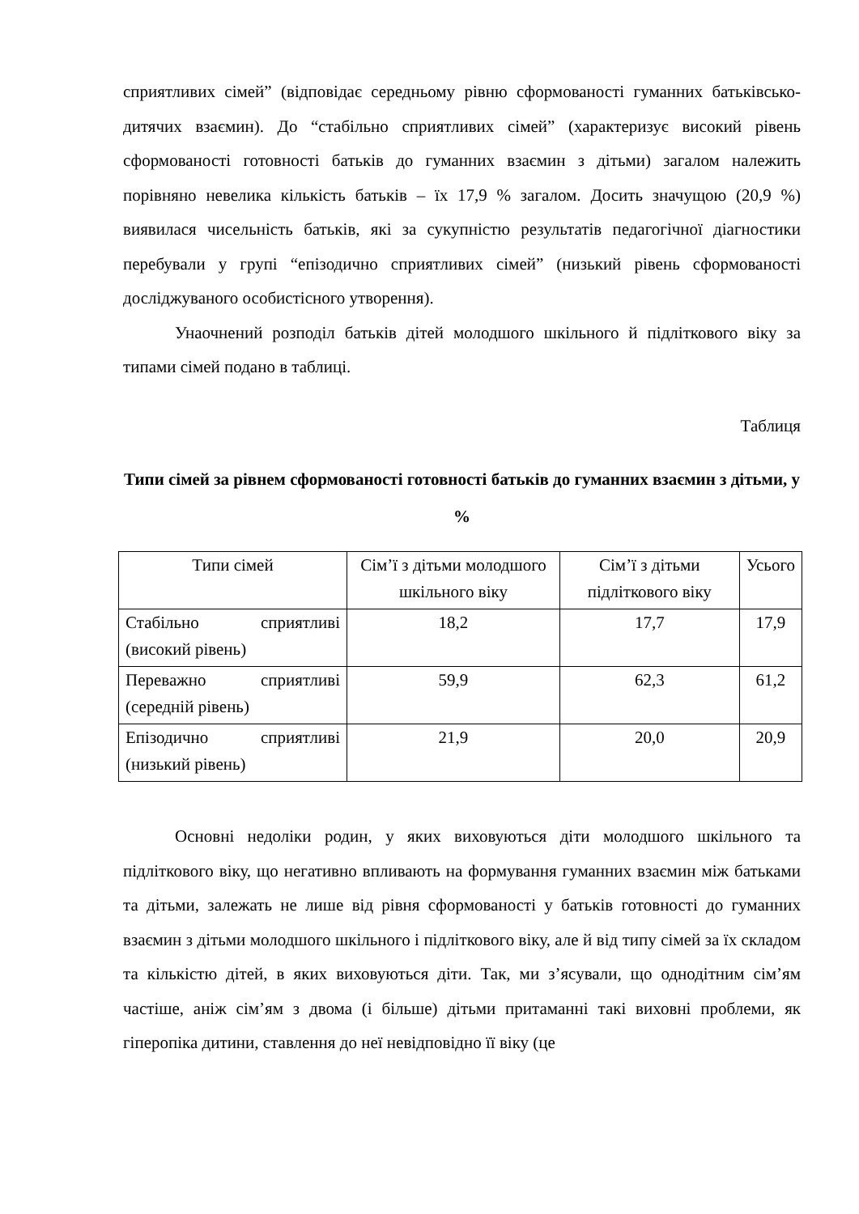сприятливих сімей” (відповідає середньому рівню сформованості гуманних батьківсько-дитячих взаємин). До “стабільно сприятливих сімей” (характеризує високий рівень сформованості готовності батьків до гуманних взаємин з дітьми) загалом належить порівняно невелика кількість батьків – їх 17,9 % загалом. Досить значущою (20,9 %) виявилася чисельність батьків, які за сукупністю результатів педагогічної діагностики перебували у групі “епізодично сприятливих сімей” (низький рівень сформованості досліджуваного особистісного утворення).
Унаочнений розподіл батьків дітей молодшого шкільного й підліткового віку за типами сімей подано в таблиці.
Таблиця
Типи сімей за рівнем сформованості готовності батьків до гуманних взаємин з дітьми, у %
| Типи сімей | Сім’ї з дітьми молодшого шкільного віку | Сім’ї з дітьми підліткового віку | Усього |
| --- | --- | --- | --- |
| Стабільно сприятливі (високий рівень) | 18,2 | 17,7 | 17,9 |
| Переважно сприятливі (середній рівень) | 59,9 | 62,3 | 61,2 |
| Епізодично сприятливі (низький рівень) | 21,9 | 20,0 | 20,9 |
Основні недоліки родин, у яких виховуються діти молодшого шкільного та підліткового віку, що негативно впливають на формування гуманних взаємин між батьками та дітьми, залежать не лише від рівня сформованості у батьків готовності до гуманних взаємин з дітьми молодшого шкільного і підліткового віку, але й від типу сімей за їх складом та кількістю дітей, в яких виховуються діти. Так, ми з’ясували, що однодітним сім’ям частіше, аніж сім’ям з двома (і більше) дітьми притаманні такі виховні проблеми, як гіперопіка дитини, ставлення до неї невідповідно її віку (це